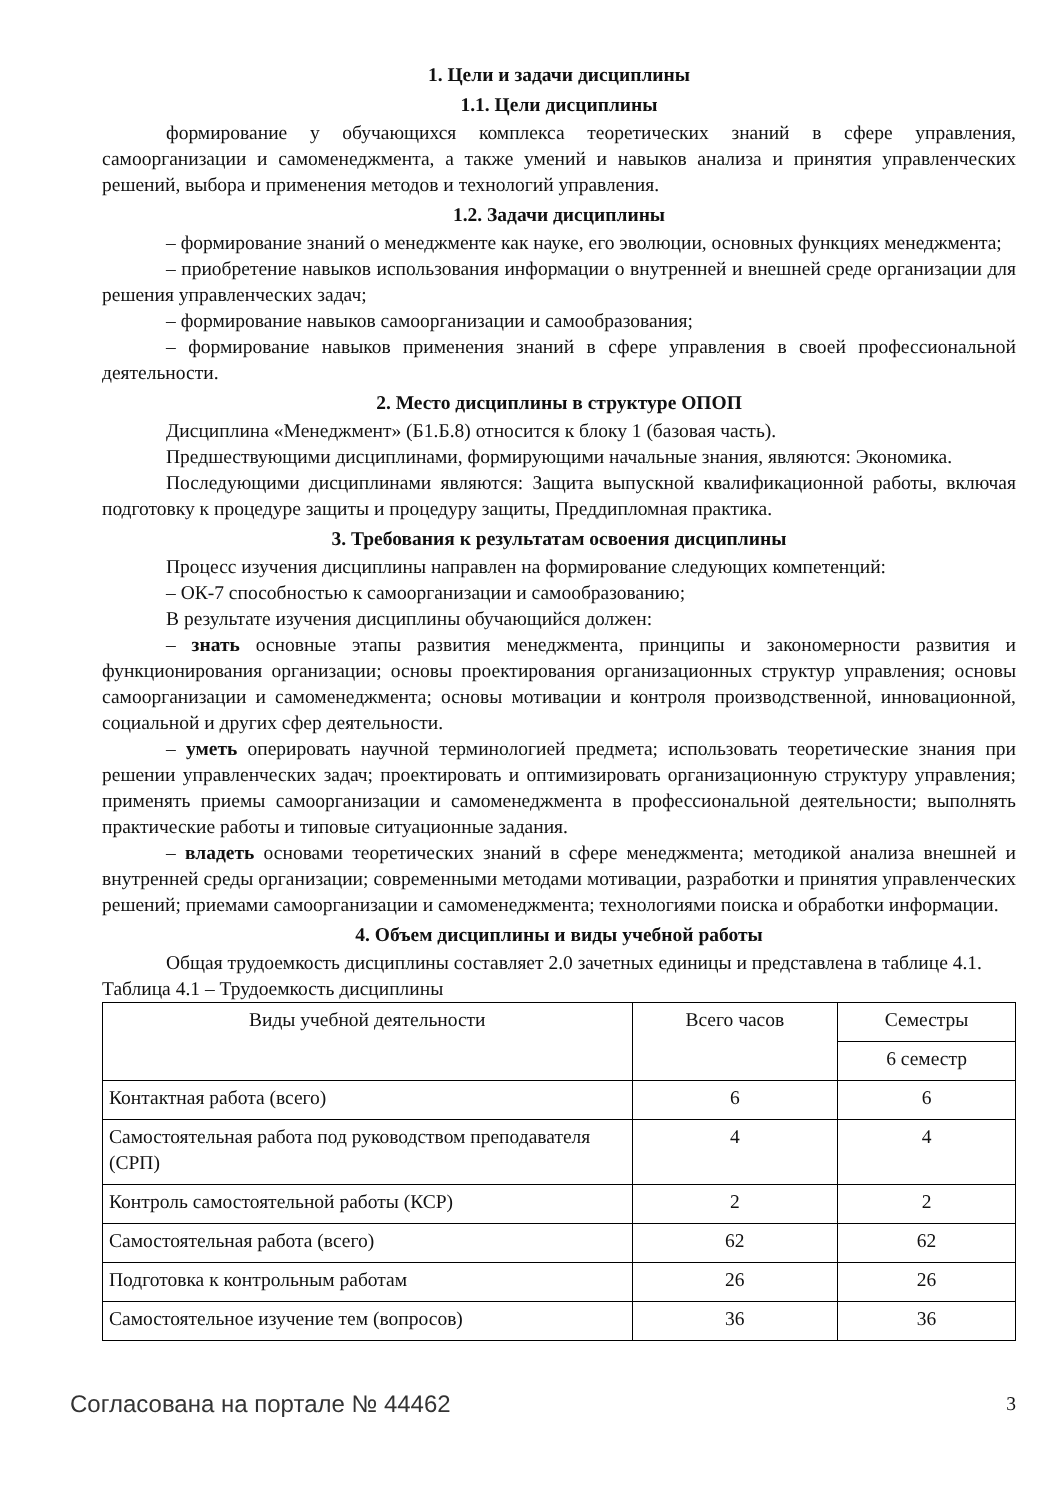1. Цели и задачи дисциплины
1.1. Цели дисциплины
формирование у обучающихся комплекса теоретических знаний в сфере управления, самоорганизации и самоменеджмента, а также умений и навыков анализа и принятия управленческих решений, выбора и применения методов и технологий управления.
1.2. Задачи дисциплины
– формирование знаний о менеджменте как науке, его эволюции, основных функциях менеджмента;
– приобретение навыков использования информации о внутренней и внешней среде организации для решения управленческих задач;
– формирование навыков самоорганизации и самообразования;
– формирование навыков применения знаний в сфере управления в своей профессиональной деятельности.
2. Место дисциплины в структуре ОПОП
Дисциплина «Менеджмент» (Б1.Б.8) относится к блоку 1 (базовая часть).
Предшествующими дисциплинами, формирующими начальные знания, являются: Экономика.
Последующими дисциплинами являются: Защита выпускной квалификационной работы, включая подготовку к процедуре защиты и процедуру защиты, Преддипломная практика.
3. Требования к результатам освоения дисциплины
Процесс изучения дисциплины направлен на формирование следующих компетенций:
– ОК-7 способностью к самоорганизации и самообразованию;
В результате изучения дисциплины обучающийся должен:
– знать основные этапы развития менеджмента, принципы и закономерности развития и функционирования организации; основы проектирования организационных структур управления; основы самоорганизации и самоменеджмента; основы мотивации и контроля производственной, инновационной, социальной и других сфер деятельности.
– уметь оперировать научной терминологией предмета; использовать теоретические знания при решении управленческих задач; проектировать и оптимизировать организационную структуру управления; применять приемы самоорганизации и самоменеджмента в профессиональной деятельности; выполнять практические работы и типовые ситуационные задания.
– владеть основами теоретических знаний в сфере менеджмента; методикой анализа внешней и внутренней среды организации; современными методами мотивации, разработки и принятия управленческих решений; приемами самоорганизации и самоменеджмента; технологиями поиска и обработки информации.
4. Объем дисциплины и виды учебной работы
Общая трудоемкость дисциплины составляет 2.0 зачетных единицы и представлена в таблице 4.1.
Таблица 4.1 – Трудоемкость дисциплины
| Виды учебной деятельности | Всего часов | Семестры |
| --- | --- | --- |
| | | 6 семестр |
| Контактная работа (всего) | 6 | 6 |
| Самостоятельная работа под руководством преподавателя (СРП) | 4 | 4 |
| Контроль самостоятельной работы (КСР) | 2 | 2 |
| Самостоятельная работа (всего) | 62 | 62 |
| Подготовка к контрольным работам | 26 | 26 |
| Самостоятельное изучение тем (вопросов) | 36 | 36 |
Согласована на портале № 44462 3